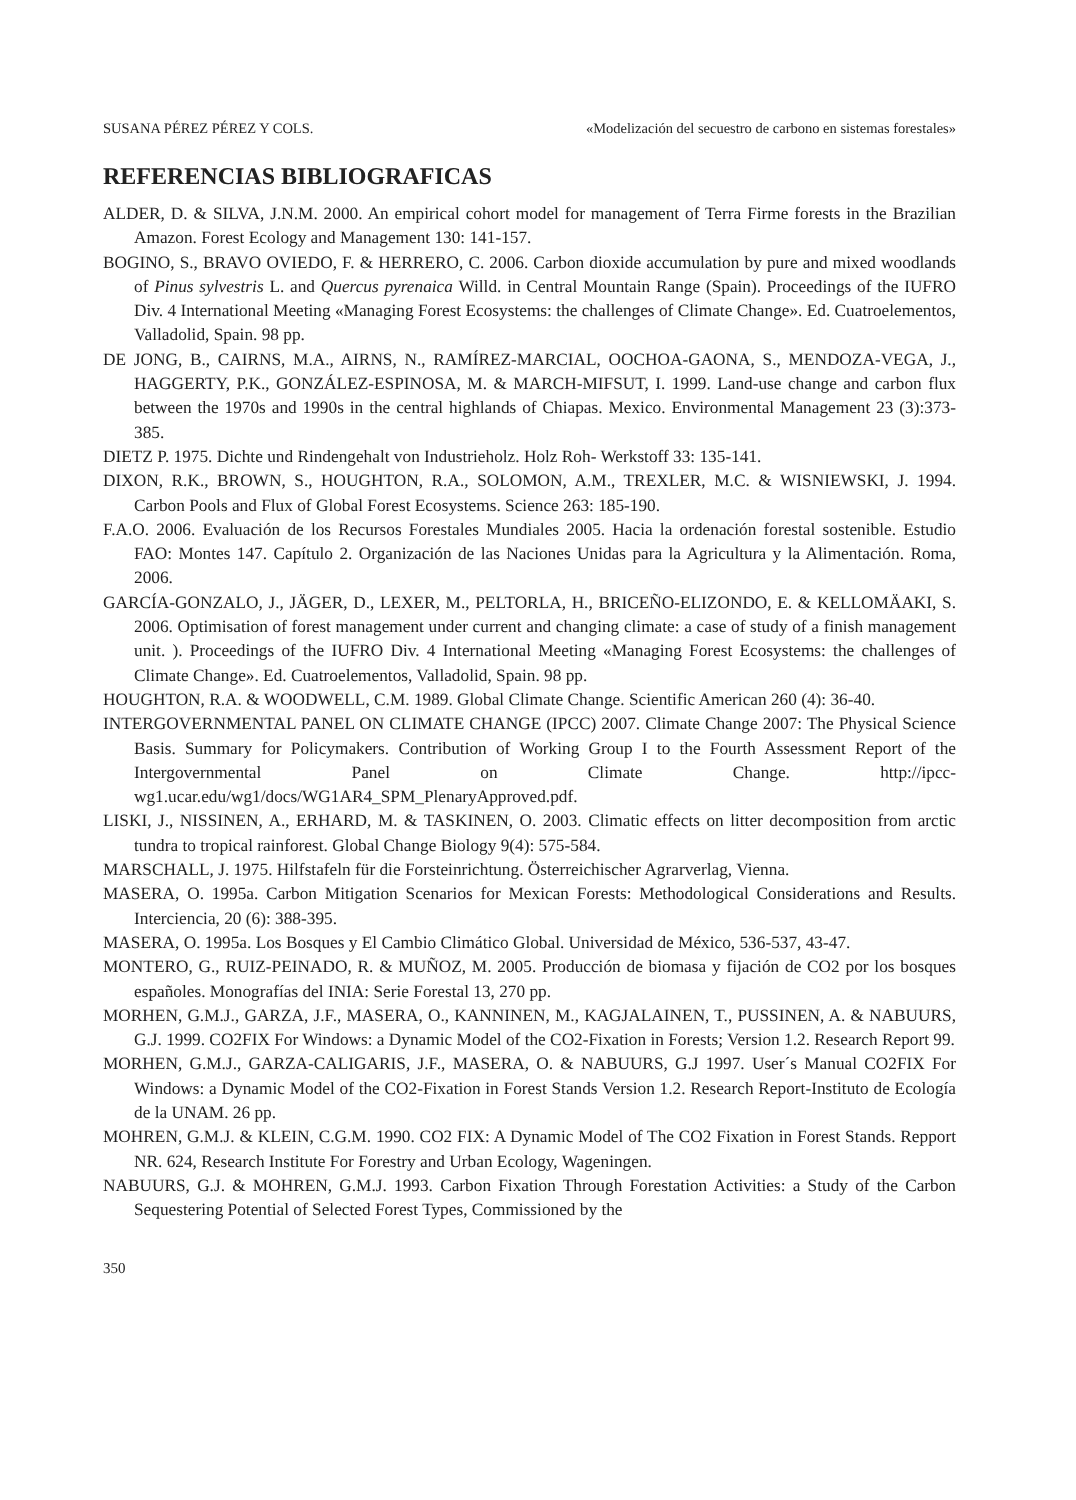SUSANA PÉREZ PÉREZ Y COLS. «Modelización del secuestro de carbono en sistemas forestales»
REFERENCIAS BIBLIOGRAFICAS
ALDER, D. & SILVA, J.N.M. 2000. An empirical cohort model for management of Terra Firme forests in the Brazilian Amazon. Forest Ecology and Management 130: 141-157.
BOGINO, S., BRAVO OVIEDO, F. & HERRERO, C. 2006. Carbon dioxide accumulation by pure and mixed woodlands of Pinus sylvestris L. and Quercus pyrenaica Willd. in Central Mountain Range (Spain). Proceedings of the IUFRO Div. 4 International Meeting «Managing Forest Ecosystems: the challenges of Climate Change». Ed. Cuatroelementos, Valladolid, Spain. 98 pp.
DE JONG, B., CAIRNS, M.A., AIRNS, N., RAMÍREZ-MARCIAL, OOCHOA-GAONA, S., MENDOZA-VEGA, J., HAGGERTY, P.K., GONZÁLEZ-ESPINOSA, M. & MARCH-MIFSUT, I. 1999. Land-use change and carbon flux between the 1970s and 1990s in the central highlands of Chiapas. Mexico. Environmental Management 23 (3):373-385.
DIETZ P. 1975. Dichte und Rindengehalt von Industrieholz. Holz Roh- Werkstoff 33: 135-141.
DIXON, R.K., BROWN, S., HOUGHTON, R.A., SOLOMON, A.M., TREXLER, M.C. & WISNIEWSKI, J. 1994. Carbon Pools and Flux of Global Forest Ecosystems. Science 263: 185-190.
F.A.O. 2006. Evaluación de los Recursos Forestales Mundiales 2005. Hacia la ordenación forestal sostenible. Estudio FAO: Montes 147. Capítulo 2. Organización de las Naciones Unidas para la Agricultura y la Alimentación. Roma, 2006.
GARCÍA-GONZALO, J., JÄGER, D., LEXER, M., PELTORLA, H., BRICEÑO-ELIZONDO, E. & KELLOMÄAKI, S. 2006. Optimisation of forest management under current and changing climate: a case of study of a finish management unit. ). Proceedings of the IUFRO Div. 4 International Meeting «Managing Forest Ecosystems: the challenges of Climate Change». Ed. Cuatroelementos, Valladolid, Spain. 98 pp.
HOUGHTON, R.A. & WOODWELL, C.M. 1989. Global Climate Change. Scientific American 260 (4): 36-40.
INTERGOVERNMENTAL PANEL ON CLIMATE CHANGE (IPCC) 2007. Climate Change 2007: The Physical Science Basis. Summary for Policymakers. Contribution of Working Group I to the Fourth Assessment Report of the Intergovernmental Panel on Climate Change. http://ipcc-wg1.ucar.edu/wg1/docs/WG1AR4_SPM_PlenaryApproved.pdf.
LISKI, J., NISSINEN, A., ERHARD, M. & TASKINEN, O. 2003. Climatic effects on litter decomposition from arctic tundra to tropical rainforest. Global Change Biology 9(4): 575-584.
MARSCHALL, J. 1975. Hilfstafeln für die Forsteinrichtung. Österreichischer Agrarverlag, Vienna.
MASERA, O. 1995a. Carbon Mitigation Scenarios for Mexican Forests: Methodological Considerations and Results. Interciencia, 20 (6): 388-395.
MASERA, O. 1995a. Los Bosques y El Cambio Climático Global. Universidad de México, 536-537, 43-47.
MONTERO, G., RUIZ-PEINADO, R. & MUÑOZ, M. 2005. Producción de biomasa y fijación de CO2 por los bosques españoles. Monografías del INIA: Serie Forestal 13, 270 pp.
MORHEN, G.M.J., GARZA, J.F., MASERA, O., KANNINEN, M., KAGJALAINEN, T., PUSSINEN, A. & NABUURS, G.J. 1999. CO2FIX For Windows: a Dynamic Model of the CO2-Fixation in Forests; Version 1.2. Research Report 99.
MORHEN, G.M.J., GARZA-CALIGARIS, J.F., MASERA, O. & NABUURS, G.J 1997. User´s Manual CO2FIX For Windows: a Dynamic Model of the CO2-Fixation in Forest Stands Version 1.2. Research Report-Instituto de Ecología de la UNAM. 26 pp.
MOHREN, G.M.J. & KLEIN, C.G.M. 1990. CO2 FIX: A Dynamic Model of The CO2 Fixation in Forest Stands. Repport NR. 624, Research Institute For Forestry and Urban Ecology, Wageningen.
NABUURS, G.J. & MOHREN, G.M.J. 1993. Carbon Fixation Through Forestation Activities: a Study of the Carbon Sequestering Potential of Selected Forest Types, Commissioned by the
350